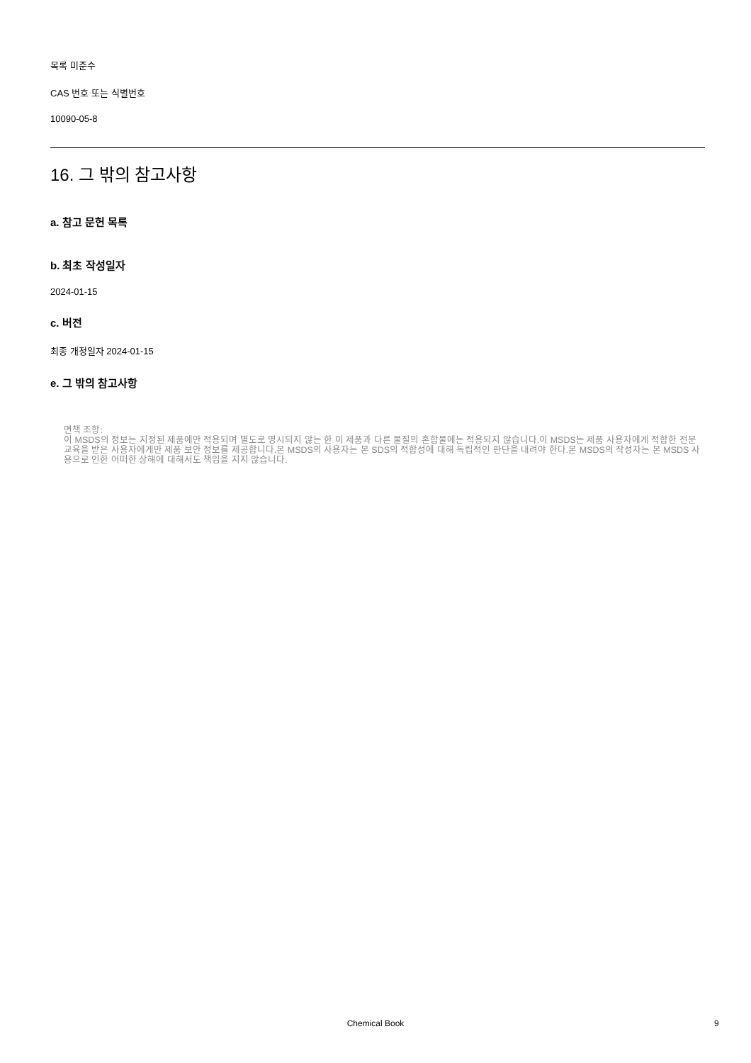목록 미준수
CAS 번호 또는 식별번호
10090-05-8
16. 그 밖의 참고사항
a. 참고 문헌 목록
b. 최초 작성일자
2024-01-15
c. 버전
최종 개정일자 2024-01-15
e. 그 밖의 참고사항
면책 조항:
이 MSDS의 정보는 지정된 제품에만 적용되며 별도로 명시되지 않는 한 이 제품과 다른 물질의 혼합물에는 적용되지 않습니다.이 MSDS는 제품 사용자에게 적합한 전문 교육을 받은 사용자에게만 제품 보안 정보를 제공합니다.본 MSDS의 사용자는 본 SDS의 적합성에 대해 독립적인 판단을 내려야 한다.본 MSDS의 작성자는 본 MSDS 사용으로 인한 어떠한 상해에 대해서도 책임을 지지 않습니다.
Chemical Book 9